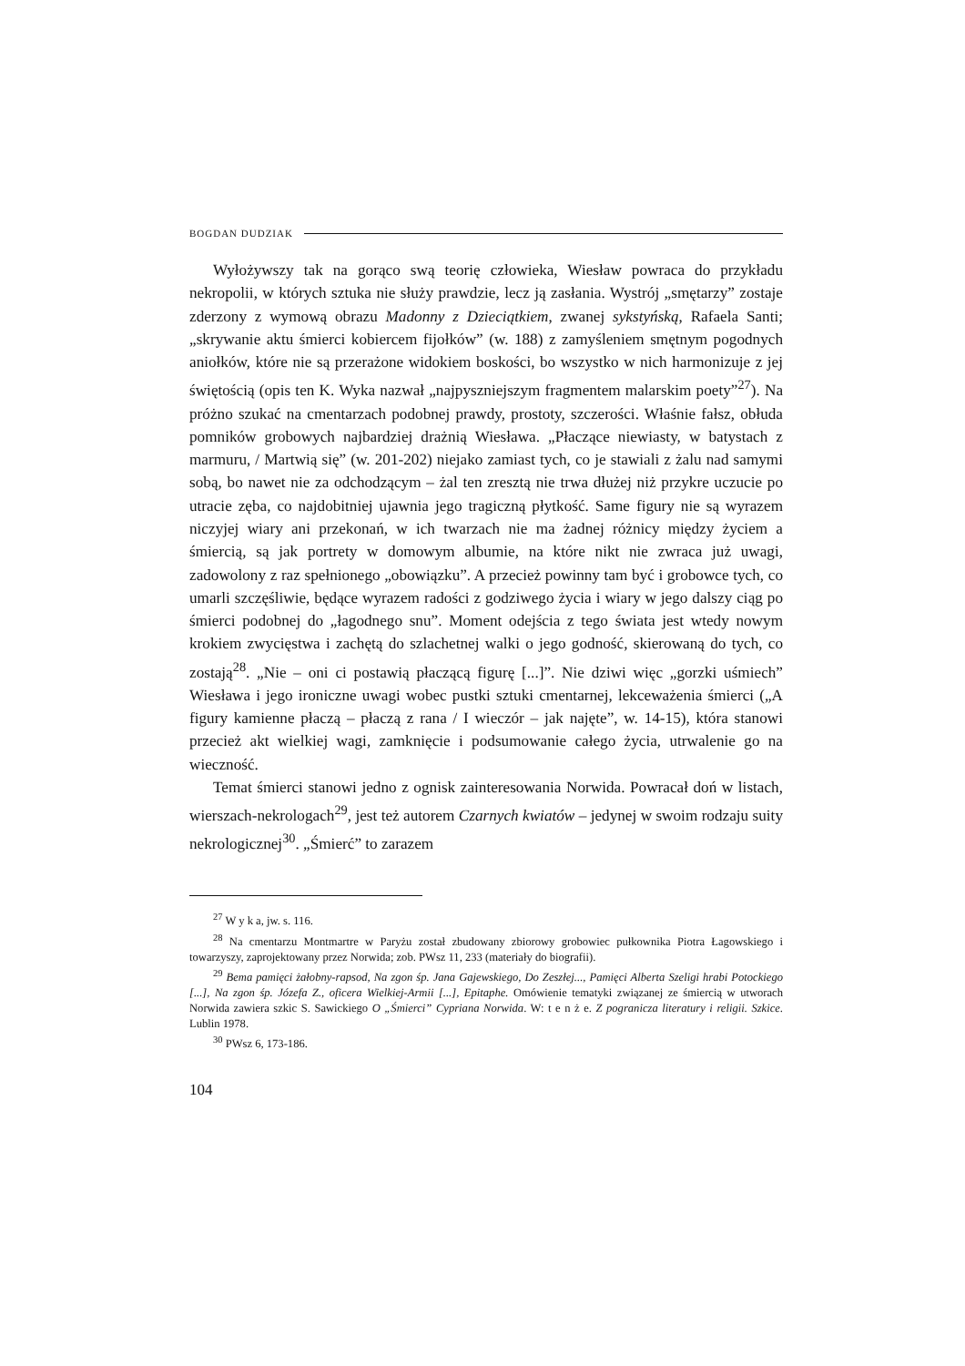BOGDAN DUDZIAK
Wyłożywszy tak na gorąco swą teorię człowieka, Wiesław powraca do przykładu nekropolii, w których sztuka nie służy prawdzie, lecz ją zasłania. Wystrój „smętarzy” zostaje zderzony z wymową obrazu Madonny z Dzieciątkiem, zwanej sykstyńską, Rafaela Santi; „skrywanie aktu śmierci kobiercem fijołków” (w. 188) z zamyśleniem smętnym pogodnych aniołków, które nie są przerażone widokiem boskości, bo wszystko w nich harmonizuje z jej świętością (opis ten K. Wyka nazwał „najpyszniejszym fragmentem malarskim poety”<sup>27</sup>). Na próżno szukać na cmentarzach podobnej prawdy, prostoty, szczerości. Właśnie fałsz, obłuda pomników grobowych najbardziej drażnią Wiesława. „Płaczące niewiasty, w batystach z marmuru, / Martwią się” (w. 201-202) niejako zamiast tych, co je stawiali z żalu nad samymi sobą, bo nawet nie za odchodzącym – żal ten zresztą nie trwa dłużej niż przykre uczucie po utracie zęba, co najdobitniej ujawnia jego tragiczną płytkość. Same figury nie są wyrazem niczyjej wiary ani przekonań, w ich twarzach nie ma żadnej różnicy między życiem a śmiercią, są jak portrety w domowym albumie, na które nikt nie zwraca już uwagi, zadowolony z raz spełnionego „obowiązku”. A przecież powinny tam być i grobowce tych, co umarli szczęśliwie, będące wyrazem radości z godziwego życia i wiary w jego dalszy ciąg po śmierci podobnej do „łagodnego snu”. Moment odejścia z tego świata jest wtedy nowym krokiem zwycięstwa i zachętą do szlachetnej walki o jego godność, skierowaną do tych, co zostają<sup>28</sup>. „Nie – oni ci postawią płaczącą figurę [...]”. Nie dziwi więc „gorzki uśmiech” Wiesława i jego ironiczne uwagi wobec pustki sztuki cmentarnej, lekceważenia śmierci („A figury kamienne płaczą – płaczą z rana / I wieczór – jak najęte”, w. 14-15), która stanowi przecież akt wielkiej wagi, zamknięcie i podsumowanie całego życia, utrwalenie go na wieczność.
Temat śmierci stanowi jedno z ognisk zainteresowania Norwida. Powracał doń w listach, wierszach-nekrologach<sup>29</sup>, jest też autorem Czarnych kwiatów – jedynej w swoim rodzaju suity nekrologicznej<sup>30</sup>. „Śmierć” to zarazem
<sup>27</sup> W y k a, jw. s. 116.
<sup>28</sup> Na cmentarzu Montmartre w Paryżu został zbudowany zbiorowy grobowiec pułkownika Piotra Łagowskiego i towarzyszy, zaprojektowany przez Norwida; zob. PWsz 11, 233 (materiały do biografii).
<sup>29</sup> Bema pamięci żałobny-rapsod, Na zgon śp. Jana Gajewskiego, Do Zeszłej..., Pamięci Alberta Szeligi hrabi Potockiego [...], Na zgon śp. Józefa Z., oficera Wielkiej-Armii [...], Epitaphe. Omówienie tematyki związanej ze śmiercią w utworach Norwida zawiera szkic S. Sawickiego O „Śmierci” Cypriana Norwida. W: t e n ż e. Z pogranicza literatury i religii. Szkice. Lublin 1978.
<sup>30</sup> PWsz 6, 173-186.
104